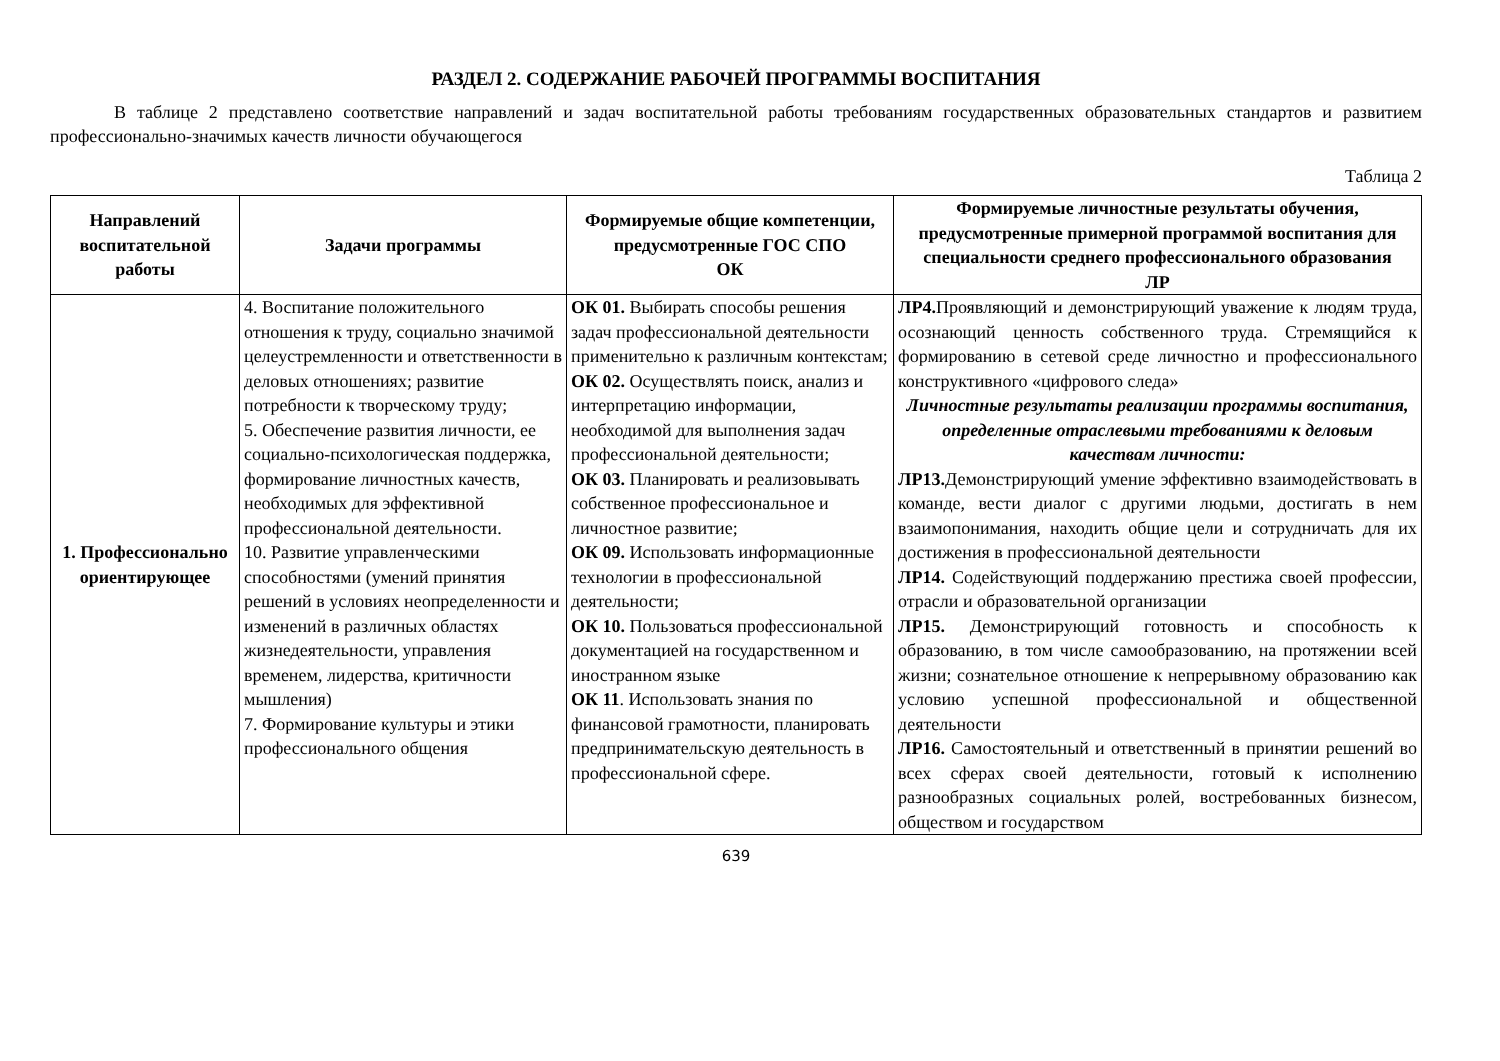РАЗДЕЛ 2. СОДЕРЖАНИЕ РАБОЧЕЙ ПРОГРАММЫ ВОСПИТАНИЯ
В таблице 2 представлено соответствие направлений и задач воспитательной работы требованиям государственных образовательных стандартов и развитием профессионально-значимых качеств личности обучающегося
Таблица 2
| Направлений воспитательной работы | Задачи программы | Формируемые общие компетенции, предусмотренные ГОС СПО ОК | Формируемые личностные результаты обучения, предусмотренные примерной программой воспитания для специальности среднего профессионального образования ЛР |
| --- | --- | --- | --- |
| 1. Профессионально ориентирующее | 4. Воспитание положительного отношения к труду, социально значимой целеустремленности и ответственности в деловых отношениях; развитие потребности к творческому труду; 5. Обеспечение развития личности, ее социально-психологическая поддержка, формирование личностных качеств, необходимых для эффективной профессиональной деятельности. 10. Развитие управленческими способностями (умений принятия решений в условиях неопределенности и изменений в различных областях жизнедеятельности, управления временем, лидерства, критичности мышления) 7. Формирование культуры и этики профессионального общения | ОК 01. Выбирать способы решения задач профессиональной деятельности применительно к различным контекстам; ОК 02. Осуществлять поиск, анализ и интерпретацию информации, необходимой для выполнения задач профессиональной деятельности; ОК 03. Планировать и реализовывать собственное профессиональное и личностное развитие; ОК 09. Использовать информационные технологии в профессиональной деятельности; ОК 10. Пользоваться профессиональной документацией на государственном и иностранном языке ОК 11 . Использовать знания по финансовой грамотности, планировать предпринимательскую деятельность в профессиональной сфере. | ЛР4. Проявляющий и демонстрирующий уважение к людям труда, осознающий ценность собственного труда. Стремящийся к формированию в сетевой среде личностно и профессионального конструктивного «цифрового следа» Личностные результаты реализации программы воспитания, определенные отраслевыми требованиями к деловым качествам личности: ЛР13. Демонстрирующий умение эффективно взаимодействовать в команде, вести диалог с другими людьми, достигать в нем взаимопонимания, находить общие цели и сотрудничать для их достижения в профессиональной деятельности ЛР14. Содействующий поддержанию престижа своей профессии, отрасли и образовательной организации ЛР15. Демонстрирующий готовность и способность к образованию, в том числе самообразованию, на протяжении всей жизни; сознательное отношение к непрерывному образованию как условию успешной профессиональной и общественной деятельности ЛР16. Самостоятельный и ответственный в принятии решений во всех сферах своей деятельности, готовый к исполнению разнообразных социальных ролей, востребованных бизнесом, обществом и государством |
639